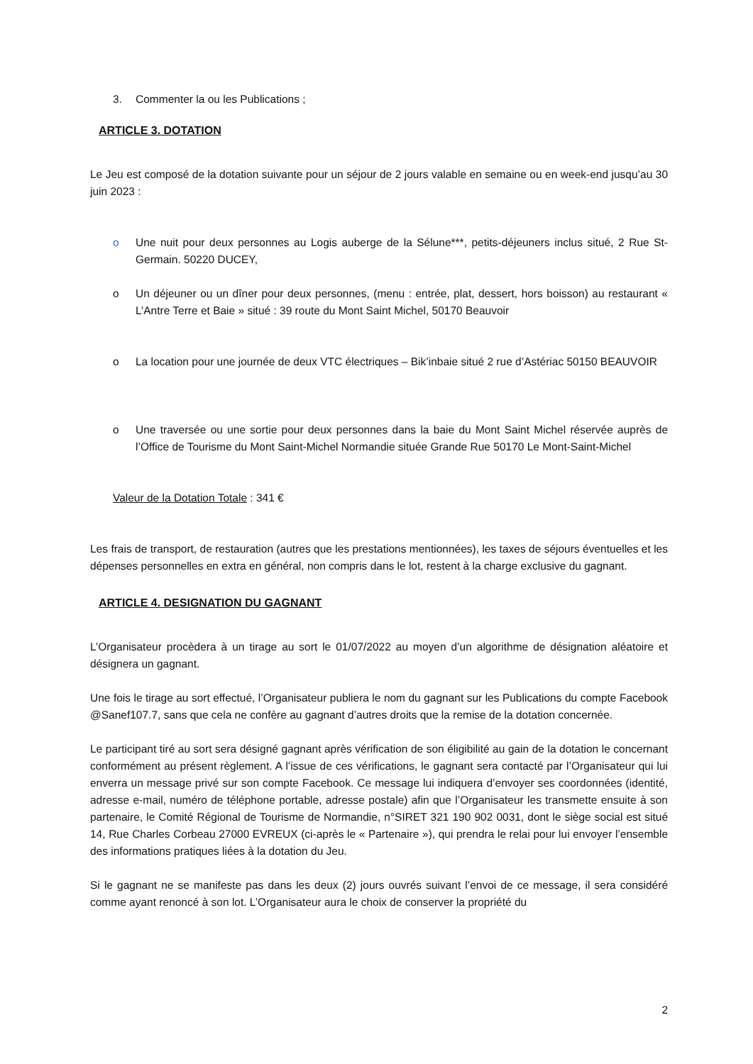3. Commenter la ou les Publications ;
ARTICLE 3. DOTATION
Le Jeu est composé de la dotation suivante pour un séjour de 2 jours valable en semaine ou en week-end jusqu’au 30 juin 2023 :
o Une nuit pour deux personnes au Logis auberge de la Sélune***, petits-déjeuners inclus situé, 2 Rue St-Germain. 50220 DUCEY,
o Un déjeuner ou un dîner pour deux personnes, (menu : entrée, plat, dessert, hors boisson) au restaurant « L’Antre Terre et Baie » situé : 39 route du Mont Saint Michel, 50170 Beauvoir
o La location pour une journée de deux VTC électriques – Bik’inbaie situé 2 rue d’Astériac 50150 BEAUVOIR
o Une traversée ou une sortie pour deux personnes dans la baie du Mont Saint Michel réservée auprès de l’Office de Tourisme du Mont Saint-Michel Normandie située Grande Rue 50170 Le Mont-Saint-Michel
Valeur de la Dotation Totale : 341 €
Les frais de transport, de restauration (autres que les prestations mentionnées), les taxes de séjours éventuelles et les dépenses personnelles en extra en général, non compris dans le lot, restent à la charge exclusive du gagnant.
ARTICLE 4. DESIGNATION DU GAGNANT
L’Organisateur procèdera à un tirage au sort le 01/07/2022 au moyen d’un algorithme de désignation aléatoire et désignera un gagnant.
Une fois le tirage au sort effectué, l’Organisateur publiera le nom du gagnant sur les Publications du compte Facebook @Sanef107.7, sans que cela ne confère au gagnant d’autres droits que la remise de la dotation concernée.
Le participant tiré au sort sera désigné gagnant après vérification de son éligibilité au gain de la dotation le concernant conformément au présent règlement. A l’issue de ces vérifications, le gagnant sera contacté par l’Organisateur qui lui enverra un message privé sur son compte Facebook. Ce message lui indiquera d’envoyer ses coordonnées (identité, adresse e-mail, numéro de téléphone portable, adresse postale) afin que l’Organisateur les transmette ensuite à son partenaire, le Comité Régional de Tourisme de Normandie, n°SIRET 321 190 902 0031, dont le siège social est situé 14, Rue Charles Corbeau 27000 EVREUX (ci-après le « Partenaire »), qui prendra le relai pour lui envoyer l’ensemble des informations pratiques liées à la dotation du Jeu.
Si le gagnant ne se manifeste pas dans les deux (2) jours ouvrés suivant l’envoi de ce message, il sera considéré comme ayant renoncé à son lot. L’Organisateur aura le choix de conserver la propriété du
2